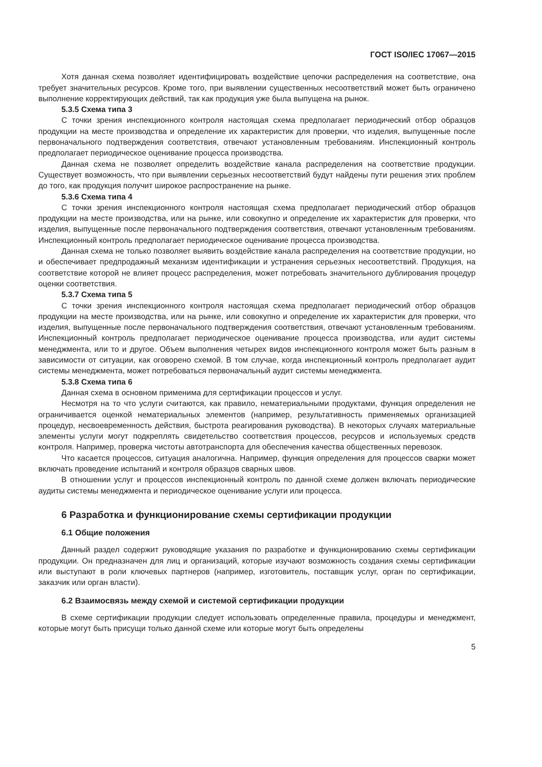ГОСТ ISO/IEC 17067—2015
Хотя данная схема позволяет идентифицировать воздействие цепочки распределения на соответствие, она требует значительных ресурсов. Кроме того, при выявлении существенных несоответствий может быть ограничено выполнение корректирующих действий, так как продукция уже была выпущена на рынок.
5.3.5 Схема типа 3
С точки зрения инспекционного контроля настоящая схема предполагает периодический отбор образцов продукции на месте производства и определение их характеристик для проверки, что изделия, выпущенные после первоначального подтверждения соответствия, отвечают установленным требованиям. Инспекционный контроль предполагает периодическое оценивание процесса производства.
Данная схема не позволяет определить воздействие канала распределения на соответствие продукции. Существует возможность, что при выявлении серьезных несоответствий будут найдены пути решения этих проблем до того, как продукция получит широкое распространение на рынке.
5.3.6 Схема типа 4
С точки зрения инспекционного контроля настоящая схема предполагает периодический отбор образцов продукции на месте производства, или на рынке, или совокупно и определение их характеристик для проверки, что изделия, выпущенные после первоначального подтверждения соответствия, отвечают установленным требованиям. Инспекционный контроль предполагает периодическое оценивание процесса производства.
Данная схема не только позволяет выявить воздействие канала распределения на соответствие продукции, но и обеспечивает предпродажный механизм идентификации и устранения серьезных несоответствий. Продукция, на соответствие которой не влияет процесс распределения, может потребовать значительного дублирования процедур оценки соответствия.
5.3.7 Схема типа 5
С точки зрения инспекционного контроля настоящая схема предполагает периодический отбор образцов продукции на месте производства, или на рынке, или совокупно и определение их характеристик для проверки, что изделия, выпущенные после первоначального подтверждения соответствия, отвечают установленным требованиям. Инспекционный контроль предполагает периодическое оценивание процесса производства, или аудит системы менеджмента, или то и другое. Объем выполнения четырех видов инспекционного контроля может быть разным в зависимости от ситуации, как оговорено схемой. В том случае, когда инспекционный контроль предполагает аудит системы менеджмента, может потребоваться первоначальный аудит системы менеджмента.
5.3.8 Схема типа 6
Данная схема в основном применима для сертификации процессов и услуг.
Несмотря на то что услуги считаются, как правило, нематериальными продуктами, функция определения не ограничивается оценкой нематериальных элементов (например, результативность применяемых организацией процедур, несвоевременность действия, быстрота реагирования руководства). В некоторых случаях материальные элементы услуги могут подкреплять свидетельство соответствия процессов, ресурсов и используемых средств контроля. Например, проверка чистоты автотранспорта для обеспечения качества общественных перевозок.
Что касается процессов, ситуация аналогична. Например, функция определения для процессов сварки может включать проведение испытаний и контроля образцов сварных швов.
В отношении услуг и процессов инспекционный контроль по данной схеме должен включать периодические аудиты системы менеджмента и периодическое оценивание услуги или процесса.
6 Разработка и функционирование схемы сертификации продукции
6.1 Общие положения
Данный раздел содержит руководящие указания по разработке и функционированию схемы сертификации продукции. Он предназначен для лиц и организаций, которые изучают возможность создания схемы сертификации или выступают в роли ключевых партнеров (например, изготовитель, поставщик услуг, орган по сертификации, заказчик или орган власти).
6.2 Взаимосвязь между схемой и системой сертификации продукции
В схеме сертификации продукции следует использовать определенные правила, процедуры и менеджмент, которые могут быть присущи только данной схеме или которые могут быть определены
5